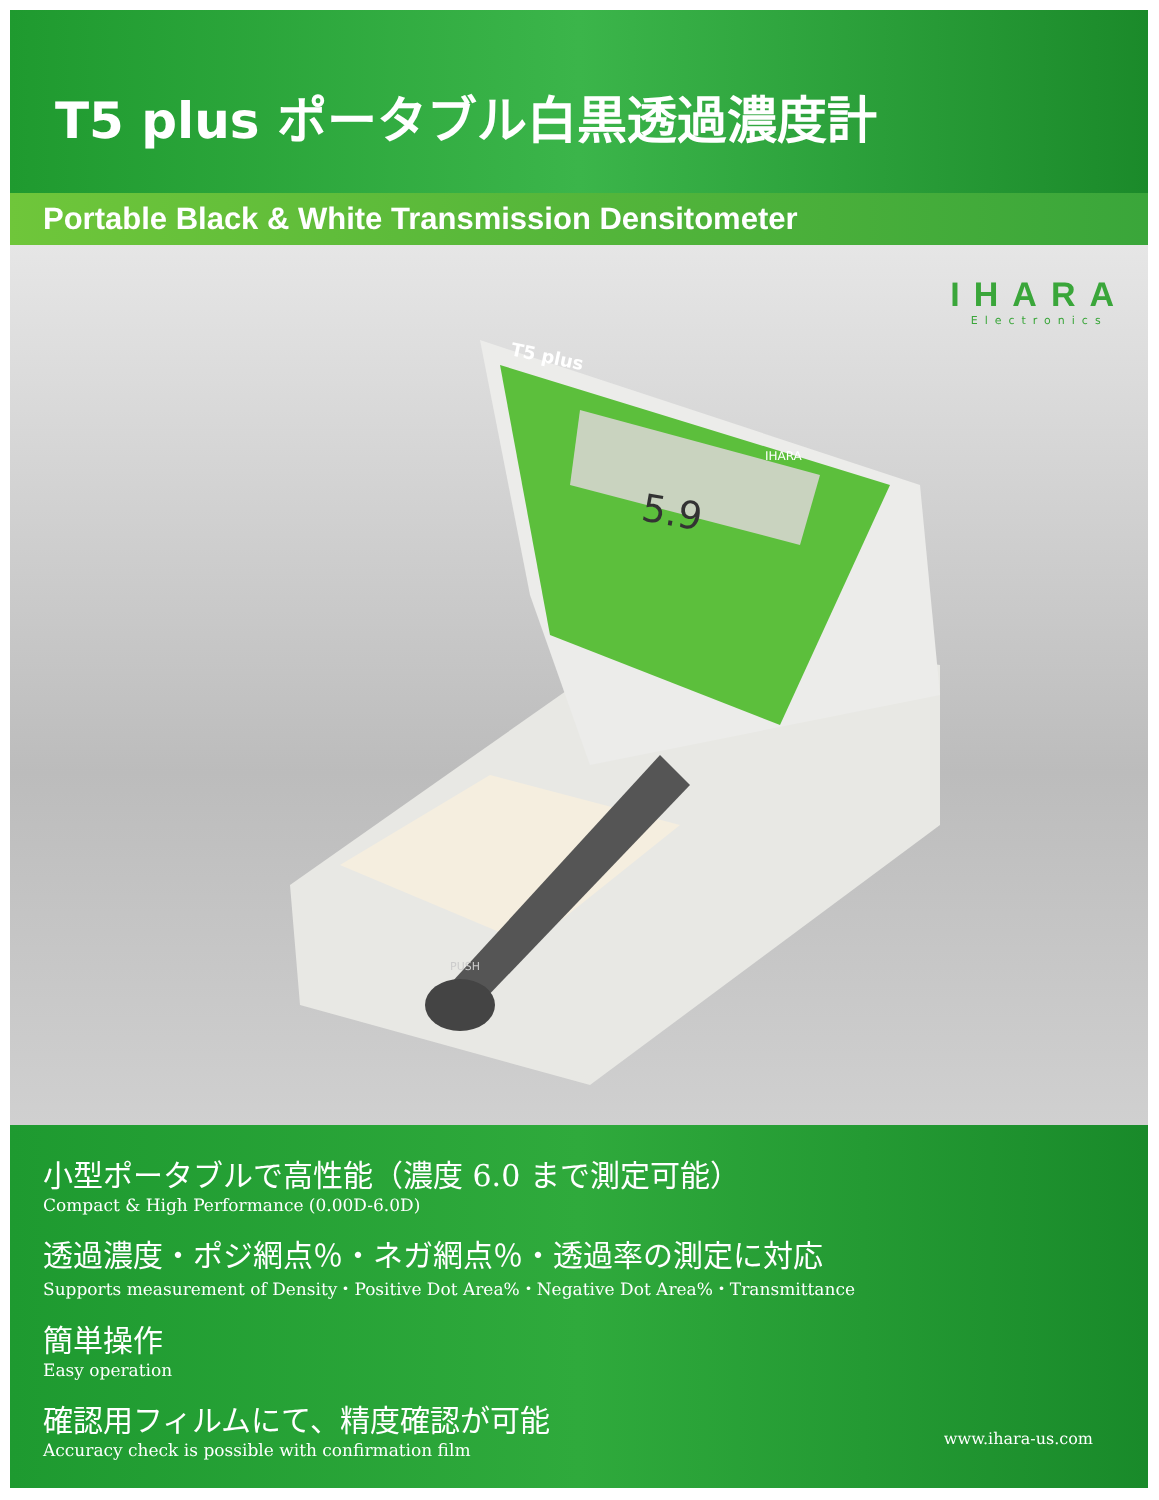T5 plus ポータブル白黒透過濃度計
Portable Black & White Transmission Densitometer
IHARA
Electronics
5.9
T5 plus
IHARA
PUSH
小型ポータブルで高性能（濃度 6.0 まで測定可能）
Compact & High Performance (0.00D-6.0D)
透過濃度・ポジ網点％・ネガ網点％・透過率の測定に対応
Supports measurement of Density・Positive Dot Area%・Negative Dot Area%・Transmittance
簡単操作
Easy operation
確認用フィルムにて、精度確認が可能
Accuracy check is possible with confirmation film
www.ihara-us.com